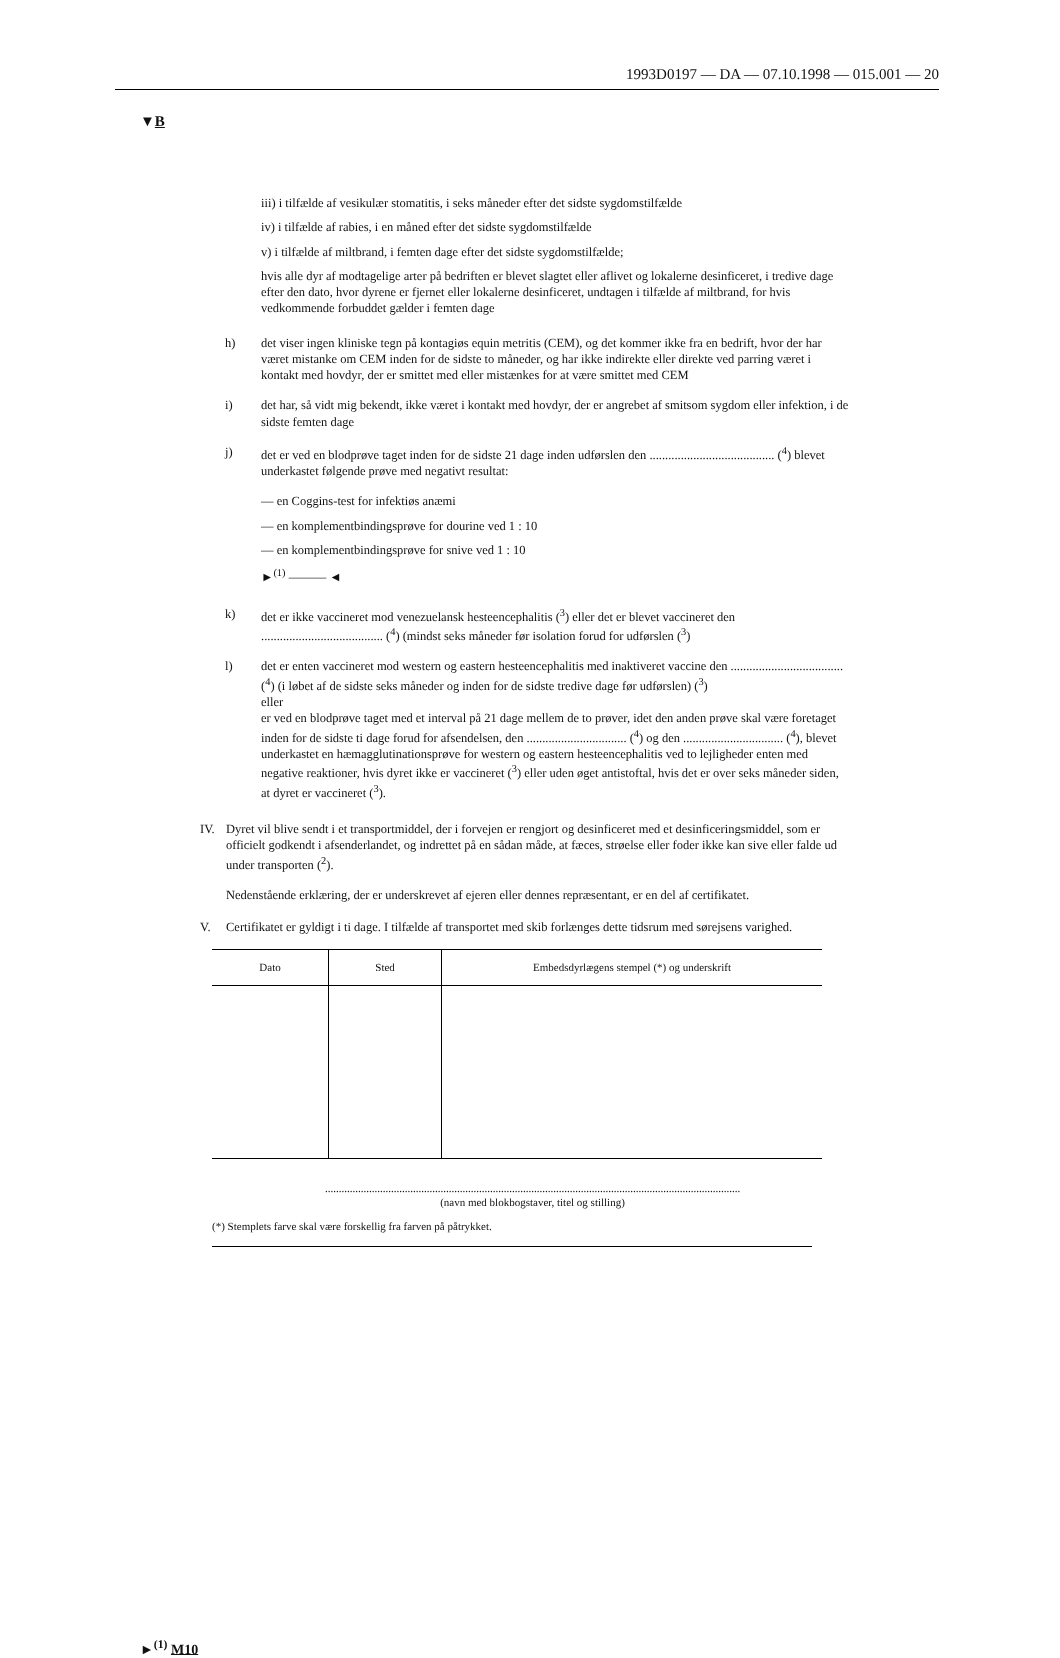1993D0197 — DA — 07.10.1998 — 015.001 — 20
▼B
iii) i tilfælde af vesikulær stomatitis, i seks måneder efter det sidste sygdomstilfælde
iv) i tilfælde af rabies, i en måned efter det sidste sygdomstilfælde
v) i tilfælde af miltbrand, i femten dage efter det sidste sygdomstilfælde;
hvis alle dyr af modtagelige arter på bedriften er blevet slagtet eller aflivet og lokalerne desinficeret, i tredive dage efter den dato, hvor dyrene er fjernet eller lokalerne desinficeret, undtagen i tilfælde af miltbrand, for hvis vedkommende forbuddet gælder i femten dage
h) det viser ingen kliniske tegn på kontagiøs equin metritis (CEM), og det kommer ikke fra en bedrift, hvor der har været mistanke om CEM inden for de sidste to måneder, og har ikke indirekte eller direkte ved parring været i kontakt med hovdyr, der er smittet med eller mistænkes for at være smittet med CEM
i) det har, så vidt mig bekendt, ikke været i kontakt med hovdyr, der er angrebet af smitsom sygdom eller infektion, i de sidste femten dage
j) det er ved en blodprøve taget inden for de sidste 21 dage inden udførslen den ........................................ (<sup>4</sup>) blevet underkastet følgende prøve med negativt resultat:
— en Coggins-test for infektiøs anæmi
— en komplementbindingsprøve for dourine ved 1 : 10
— en komplementbindingsprøve for snive ved 1 : 10
►<sup>(1)</sup> ——— ◄
k) det er ikke vaccineret mod venezuelansk hesteencephalitis (<sup>3</sup>) eller det er blevet vaccineret den ....................................... (<sup>4</sup>) (mindst seks måneder før isolation forud for udførslen (<sup>3</sup>)
l) det er enten vaccineret mod western og eastern hesteencephalitis med inaktiveret vaccine den .................................... (<sup>4</sup>) (i løbet af de sidste seks måneder og inden for de sidste tredive dage før udførslen) (<sup>3</sup>)
eller
er ved en blodprøve taget med et interval på 21 dage mellem de to prøver, idet den anden prøve skal være foretaget inden for de sidste ti dage forud for afsendelsen, den ................................ (<sup>4</sup>) og den ................................ (<sup>4</sup>), blevet underkastet en hæmagglutinationsprøve for western og eastern hesteencephalitis ved to lejligheder enten med negative reaktioner, hvis dyret ikke er vaccineret (<sup>3</sup>) eller uden øget antistoftal, hvis det er over seks måneder siden, at dyret er vaccineret (<sup>3</sup>).
IV. Dyret vil blive sendt i et transportmiddel, der i forvejen er rengjort og desinficeret med et desinficeringsmiddel, som er officielt godkendt i afsenderlandet, og indrettet på en sådan måde, at fæces, strøelse eller foder ikke kan sive eller falde ud under transporten (<sup>2</sup>).
Nedenstående erklæring, der er underskrevet af ejeren eller dennes repræsentant, er en del af certifikatet.
V. Certifikatet er gyldigt i ti dage. I tilfælde af transportet med skib forlænges dette tidsrum med sørejsens varighed.
| Dato | Sted | Embedsdyrlægens stempel (*) og underskrift |
| --- | --- | --- |
.......................................................................................................................................................
(navn med blokbogstaver, titel og stilling)
(*) Stemplets farve skal være forskellig fra farven på påtrykket.
►<sup>(1)</sup> M10